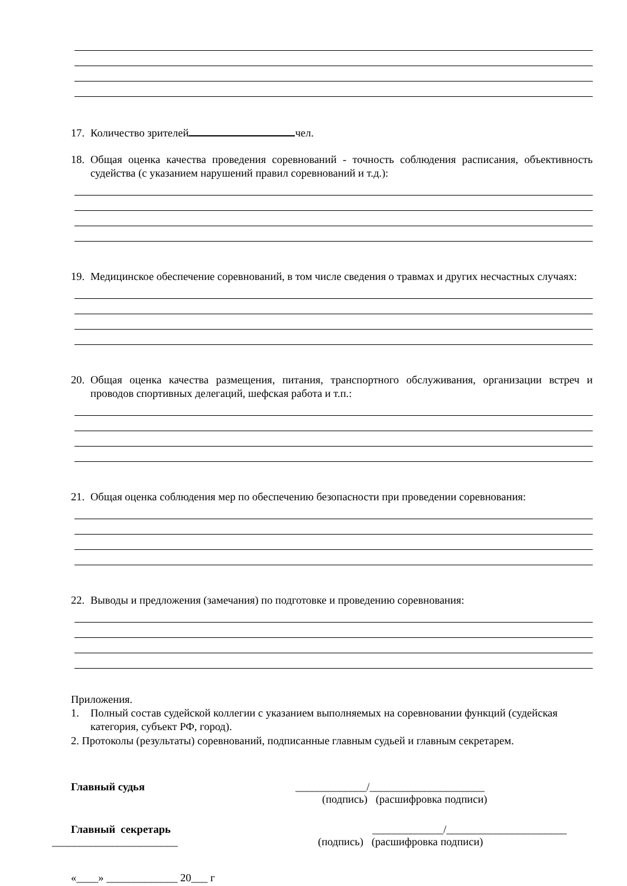17. Количество зрителей чел.
18. Общая оценка качества проведения соревнований - точность соблюдения расписания, объективность судейства (с указанием нарушений правил соревнований и т.д.):
19. Медицинское обеспечение соревнований, в том числе сведения о травмах и других несчастных случаях:
20. Общая оценка качества размещения, питания, транспортного обслуживания, организации встреч и проводов спортивных делегаций, шефская работа и т.п.:
21. Общая оценка соблюдения мер по обеспечению безопасности при проведении соревнования:
22. Выводы и предложения (замечания) по подготовке и проведению соревнования:
Приложения.
1. Полный состав судейской коллегии с указанием выполняемых на соревновании функций (судейская категория, субъект РФ, город).
2. Протоколы (результаты) соревнований, подписанные главным судьей и главным секретарем.
Главный судья _____________/_____________________
(подпись) (расшифровка подписи)
Главный секретарь _____________/______________________
_______________________ (подпись) (расшифровка подписи)
«____» _____________ 20___ г